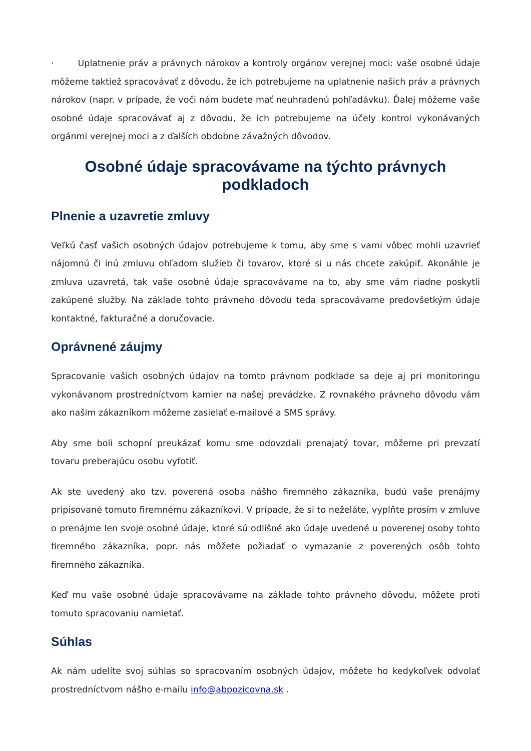· Uplatnenie práv a právnych nárokov a kontroly orgánov verejnej moci: vaše osobné údaje môžeme taktiež spracovávať z dôvodu, že ich potrebujeme na uplatnenie našich práv a právnych nárokov (napr. v prípade, že voči nám budete mať neuhradenú pohľadávku). Ďalej môžeme vaše osobné údaje spracovávať aj z dôvodu, že ich potrebujeme na účely kontrol vykonávaných orgánmi verejnej moci a z ďalších obdobne závažných dôvodov.
Osobné údaje spracovávame na týchto právnych podkladoch
Plnenie a uzavretie zmluvy
Veľkú časť vašich osobných údajov potrebujeme k tomu, aby sme s vami vôbec mohli uzavrieť nájomnú či inú zmluvu ohľadom služieb či tovarov, ktoré si u nás chcete zakúpiť. Akonáhle je zmluva uzavretá, tak vaše osobné údaje spracovávame na to, aby sme vám riadne poskytli zakúpené služby. Na základe tohto právneho dôvodu teda spracovávame predovšetkým údaje kontaktné, fakturačné a doručovacie.
Oprávnené záujmy
Spracovanie vašich osobných údajov na tomto právnom podklade sa deje aj pri monitoringu vykonávanom prostredníctvom kamier na našej prevádzke. Z rovnakého právneho dôvodu vám ako našim zákazníkom môžeme zasielať e-mailové a SMS správy.
Aby sme boli schopní preukázať komu sme odovzdali prenajatý tovar, môžeme pri prevzatí tovaru preberajúcu osobu vyfotiť.
Ak ste uvedený ako tzv. poverená osoba nášho firemného zákazníka, budú vaše prenájmy pripisované tomuto firemnému zákazníkovi. V prípade, že si to neželáte, vyplňte prosím v zmluve o prenájme len svoje osobné údaje, ktoré sú odlišné ako údaje uvedené u poverenej osoby tohto firemného zákazníka, popr. nás môžete požiadať o vymazanie z poverených osôb tohto firemného zákazníka.
Keď mu vaše osobné údaje spracovávame na základe tohto právneho dôvodu, môžete proti tomuto spracovaniu namietať.
Súhlas
Ak nám udelíte svoj súhlas so spracovaním osobných údajov, môžete ho kedykoľvek odvolať prostredníctvom nášho e-mailu info@abpozicovna.sk .